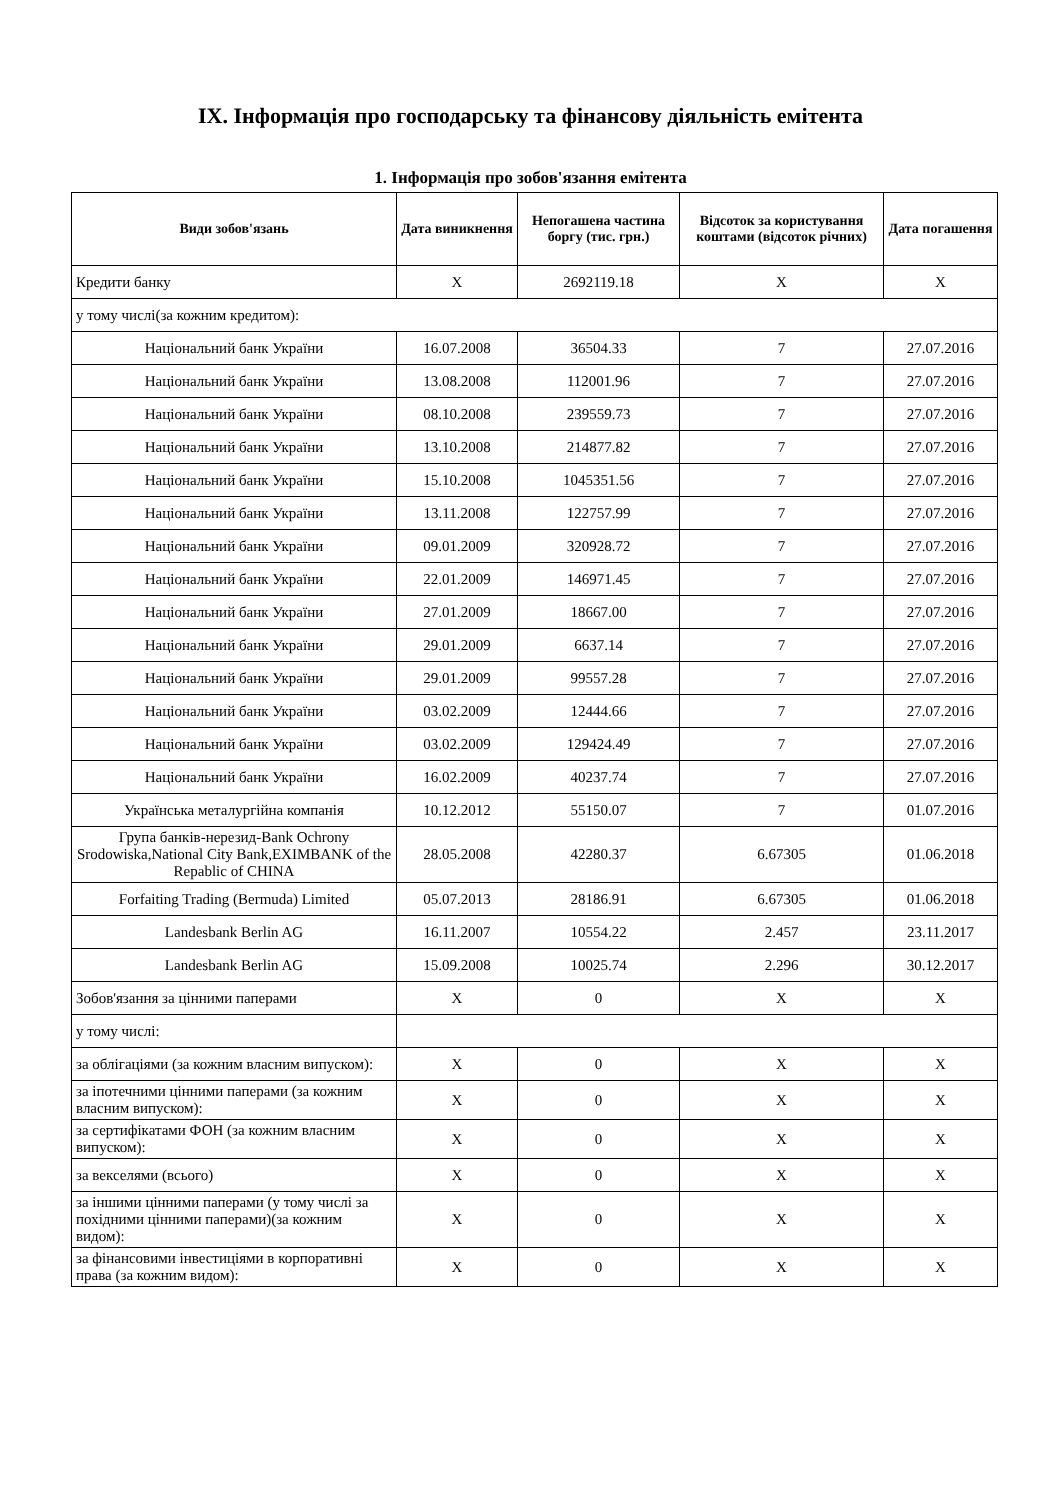IX. Інформація про господарську та фінансову діяльність емітента
1. Інформація про зобов'язання емітента
| Види зобов'язань | Дата виникнення | Непогашена частина боргу (тис. грн.) | Відсоток за користування коштами (відсоток річних) | Дата погашення |
| --- | --- | --- | --- | --- |
| Кредити банку | X | 2692119.18 | X | X |
| у тому числі(за кожним кредитом): | | | | |
| Національний банк України | 16.07.2008 | 36504.33 | 7 | 27.07.2016 |
| Національний банк України | 13.08.2008 | 112001.96 | 7 | 27.07.2016 |
| Національний банк України | 08.10.2008 | 239559.73 | 7 | 27.07.2016 |
| Національний банк України | 13.10.2008 | 214877.82 | 7 | 27.07.2016 |
| Національний банк України | 15.10.2008 | 1045351.56 | 7 | 27.07.2016 |
| Національний банк України | 13.11.2008 | 122757.99 | 7 | 27.07.2016 |
| Національний банк України | 09.01.2009 | 320928.72 | 7 | 27.07.2016 |
| Національний банк України | 22.01.2009 | 146971.45 | 7 | 27.07.2016 |
| Національний банк України | 27.01.2009 | 18667.00 | 7 | 27.07.2016 |
| Національний банк України | 29.01.2009 | 6637.14 | 7 | 27.07.2016 |
| Національний банк України | 29.01.2009 | 99557.28 | 7 | 27.07.2016 |
| Національний банк України | 03.02.2009 | 12444.66 | 7 | 27.07.2016 |
| Національний банк України | 03.02.2009 | 129424.49 | 7 | 27.07.2016 |
| Національний банк України | 16.02.2009 | 40237.74 | 7 | 27.07.2016 |
| Українська металургійна компанія | 10.12.2012 | 55150.07 | 7 | 01.07.2016 |
| Група банків-нерезид-Bank Ochrony Srodowiska,National City Bank,EXIMBANK of the Repablic of CHINA | 28.05.2008 | 42280.37 | 6.67305 | 01.06.2018 |
| Forfaiting Trading (Bermuda) Limited | 05.07.2013 | 28186.91 | 6.67305 | 01.06.2018 |
| Landesbank Berlin AG | 16.11.2007 | 10554.22 | 2.457 | 23.11.2017 |
| Landesbank Berlin AG | 15.09.2008 | 10025.74 | 2.296 | 30.12.2017 |
| Зобов'язання за цінними паперами | X | 0 | X | X |
| у тому числі: | | | | |
| за облігаціями (за кожним власним випуском): | X | 0 | X | X |
| за іпотечними цінними паперами (за кожним власним випуском): | X | 0 | X | X |
| за сертифікатами ФОН (за кожним власним випуском): | X | 0 | X | X |
| за векселями (всього) | X | 0 | X | X |
| за іншими цінними паперами (у тому числі за похідними цінними паперами)(за кожним видом): | X | 0 | X | X |
| за фінансовими інвестиціями в корпоративні права (за кожним видом): | X | 0 | X | X |